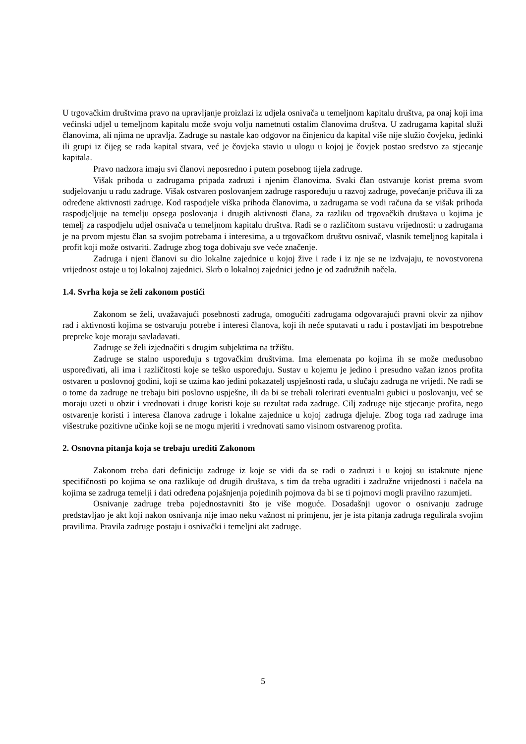U trgovačkim društvima pravo na upravljanje proizlazi iz udjela osnivača u temeljnom kapitalu društva, pa onaj koji ima većinski udjel u temeljnom kapitalu može svoju volju nametnuti ostalim članovima društva. U zadrugama kapital služi članovima, ali njima ne upravlja. Zadruge su nastale kao odgovor na činjenicu da kapital više nije služio čovjeku, jedinki ili grupi iz čijeg se rada kapital stvara, već je čovjeka stavio u ulogu u kojoj je čovjek postao sredstvo za stjecanje kapitala.
Pravo nadzora imaju svi članovi neposredno i putem posebnog tijela zadruge.
Višak prihoda u zadrugama pripada zadruzi i njenim članovima. Svaki član ostvaruje korist prema svom sudjelovanju u radu zadruge. Višak ostvaren poslovanjem zadruge raspoređuju u razvoj zadruge, povećanje pričuva ili za određene aktivnosti zadruge. Kod raspodjele viška prihoda članovima, u zadrugama se vodi računa da se višak prihoda raspodjeljuje na temelju opsega poslovanja i drugih aktivnosti člana, za razliku od trgovačkih društava u kojima je temelj za raspodjelu udjel osnivača u temeljnom kapitalu društva. Radi se o različitom sustavu vrijednosti: u zadrugama je na prvom mjestu član sa svojim potrebama i interesima, a u trgovačkom društvu osnivač, vlasnik temeljnog kapitala i profit koji može ostvariti. Zadruge zbog toga dobivaju sve veće značenje.
Zadruga i njeni članovi su dio lokalne zajednice u kojoj žive i rade i iz nje se ne izdvajaju, te novostvorena vrijednost ostaje u toj lokalnoj zajednici. Skrb o lokalnoj zajednici jedno je od zadružnih načela.
1.4. Svrha koja se želi zakonom postići
Zakonom se želi, uvažavajući posebnosti zadruga, omogućiti zadrugama odgovarajući pravni okvir za njihov rad i aktivnosti kojima se ostvaruju potrebe i interesi članova, koji ih neće sputavati u radu i postavljati im bespotrebne prepreke koje moraju savladavati.
Zadruge se želi izjednačiti s drugim subjektima na tržištu.
Zadruge se stalno uspoređuju s trgovačkim društvima. Ima elemenata po kojima ih se može međusobno uspoređivati, ali ima i različitosti koje se teško uspoređuju. Sustav u kojemu je jedino i presudno važan iznos profita ostvaren u poslovnoj godini, koji se uzima kao jedini pokazatelj uspješnosti rada, u slučaju zadruga ne vrijedi. Ne radi se o tome da zadruge ne trebaju biti poslovno uspješne, ili da bi se trebali tolerirati eventualni gubici u poslovanju, već se moraju uzeti u obzir i vrednovati i druge koristi koje su rezultat rada zadruge. Cilj zadruge nije stjecanje profita, nego ostvarenje koristi i interesa članova zadruge i lokalne zajednice u kojoj zadruga djeluje. Zbog toga rad zadruge ima višestruke pozitivne učinke koji se ne mogu mjeriti i vrednovati samo visinom ostvarenog profita.
2. Osnovna pitanja koja se trebaju urediti Zakonom
Zakonom treba dati definiciju zadruge iz koje se vidi da se radi o zadruzi i u kojoj su istaknute njene specifičnosti po kojima se ona razlikuje od drugih društava, s tim da treba ugraditi i zadružne vrijednosti i načela na kojima se zadruga temelji i dati određena pojašnjenja pojedinih pojmova da bi se ti pojmovi mogli pravilno razumjeti.
Osnivanje zadruge treba pojednostavniti što je više moguće. Dosadašnji ugovor o osnivanju zadruge predstavljao je akt koji nakon osnivanja nije imao neku važnost ni primjenu, jer je ista pitanja zadruga regulirala svojim pravilima. Pravila zadruge postaju i osnivački i temeljni akt zadruge.
5